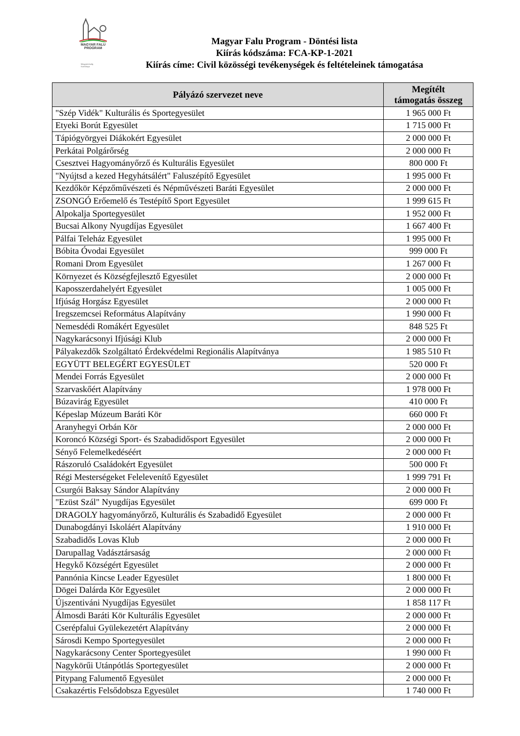MAGYAR FALU
PROGRAM
Magyarország
Kormánya
Magyar Falu Program - Döntési lista
Kiírás kódszáma: FCA-KP-1-2021
Kiírás címe: Civil közösségi tevékenységek és feltételeinek támogatása
| Pályázó szervezet neve | Megítélt támogatás összeg |
| --- | --- |
| "Szép Vidék" Kulturális és Sportegyesület | 1 965 000 Ft |
| Etyeki Borút Egyesület | 1 715 000 Ft |
| Tápiógyörgyei Diákokért Egyesület | 2 000 000 Ft |
| Perkátai Polgárőrség | 2 000 000 Ft |
| Csesztvei Hagyományőrző és Kulturális Egyesület | 800 000 Ft |
| "Nyújtsd a kezed Hegyhátsálért" Faluszépítő Egyesület | 1 995 000 Ft |
| Kezdőkör Képzőművészeti és Népművészeti Baráti Egyesület | 2 000 000 Ft |
| ZSONGÓ Erőemelő és Testépítő Sport Egyesület | 1 999 615 Ft |
| Alpokalja Sportegyesület | 1 952 000 Ft |
| Bucsai Alkony Nyugdíjas Egyesület | 1 667 400 Ft |
| Pálfai Teleház Egyesület | 1 995 000 Ft |
| Bóbita Óvodai Egyesület | 999 000 Ft |
| Romani Drom Egyesület | 1 267 000 Ft |
| Környezet és Községfejlesztő Egyesület | 2 000 000 Ft |
| Kaposszerdahelyért Egyesület | 1 005 000 Ft |
| Ifjúság Horgász Egyesület | 2 000 000 Ft |
| Iregszemcsei Református Alapítvány | 1 990 000 Ft |
| Nemesdédi Romákért Egyesület | 848 525 Ft |
| Nagykarácsonyi Ifjúsági Klub | 2 000 000 Ft |
| Pályakezdők Szolgáltató Érdekvédelmi Regionális Alapítványa | 1 985 510 Ft |
| EGYÜTT BELEGÉRT EGYESÜLET | 520 000 Ft |
| Mendei Forrás Egyesület | 2 000 000 Ft |
| Szarvaskőért Alapítvány | 1 978 000 Ft |
| Búzavirág Egyesület | 410 000 Ft |
| Képeslap Múzeum Baráti Kör | 660 000 Ft |
| Aranyhegyi Orbán Kör | 2 000 000 Ft |
| Koroncó Községi Sport- és Szabadidősport Egyesület | 2 000 000 Ft |
| Sényő Felemelkedéséért | 2 000 000 Ft |
| Rászoruló Családokért Egyesület | 500 000 Ft |
| Régi Mesterségeket Felelevenítő Egyesület | 1 999 791 Ft |
| Csurgói Baksay Sándor Alapítvány | 2 000 000 Ft |
| "Ezüst Szál" Nyugdíjas Egyesület | 699 000 Ft |
| DRAGOLY hagyományőrző, Kulturális és Szabadidő Egyesület | 2 000 000 Ft |
| Dunabogdányi Iskoláért Alapítvány | 1 910 000 Ft |
| Szabadidős Lovas Klub | 2 000 000 Ft |
| Darupallag Vadásztársaság | 2 000 000 Ft |
| Hegykő Községért Egyesület | 2 000 000 Ft |
| Pannónia Kincse Leader Egyesület | 1 800 000 Ft |
| Dögei Dalárda Kör Egyesület | 2 000 000 Ft |
| Újszentiváni Nyugdíjas Egyesület | 1 858 117 Ft |
| Álmosdi Baráti Kör Kulturális Egyesület | 2 000 000 Ft |
| Cserépfalui Gyülekezetért Alapítvány | 2 000 000 Ft |
| Sárosdi Kempo Sportegyesület | 2 000 000 Ft |
| Nagykarácsony Center Sportegyesület | 1 990 000 Ft |
| Nagykörűi Utánpótlás Sportegyesület | 2 000 000 Ft |
| Pitypang Falumentő Egyesület | 2 000 000 Ft |
| Csakazértis Felsődobsza Egyesület | 1 740 000 Ft |